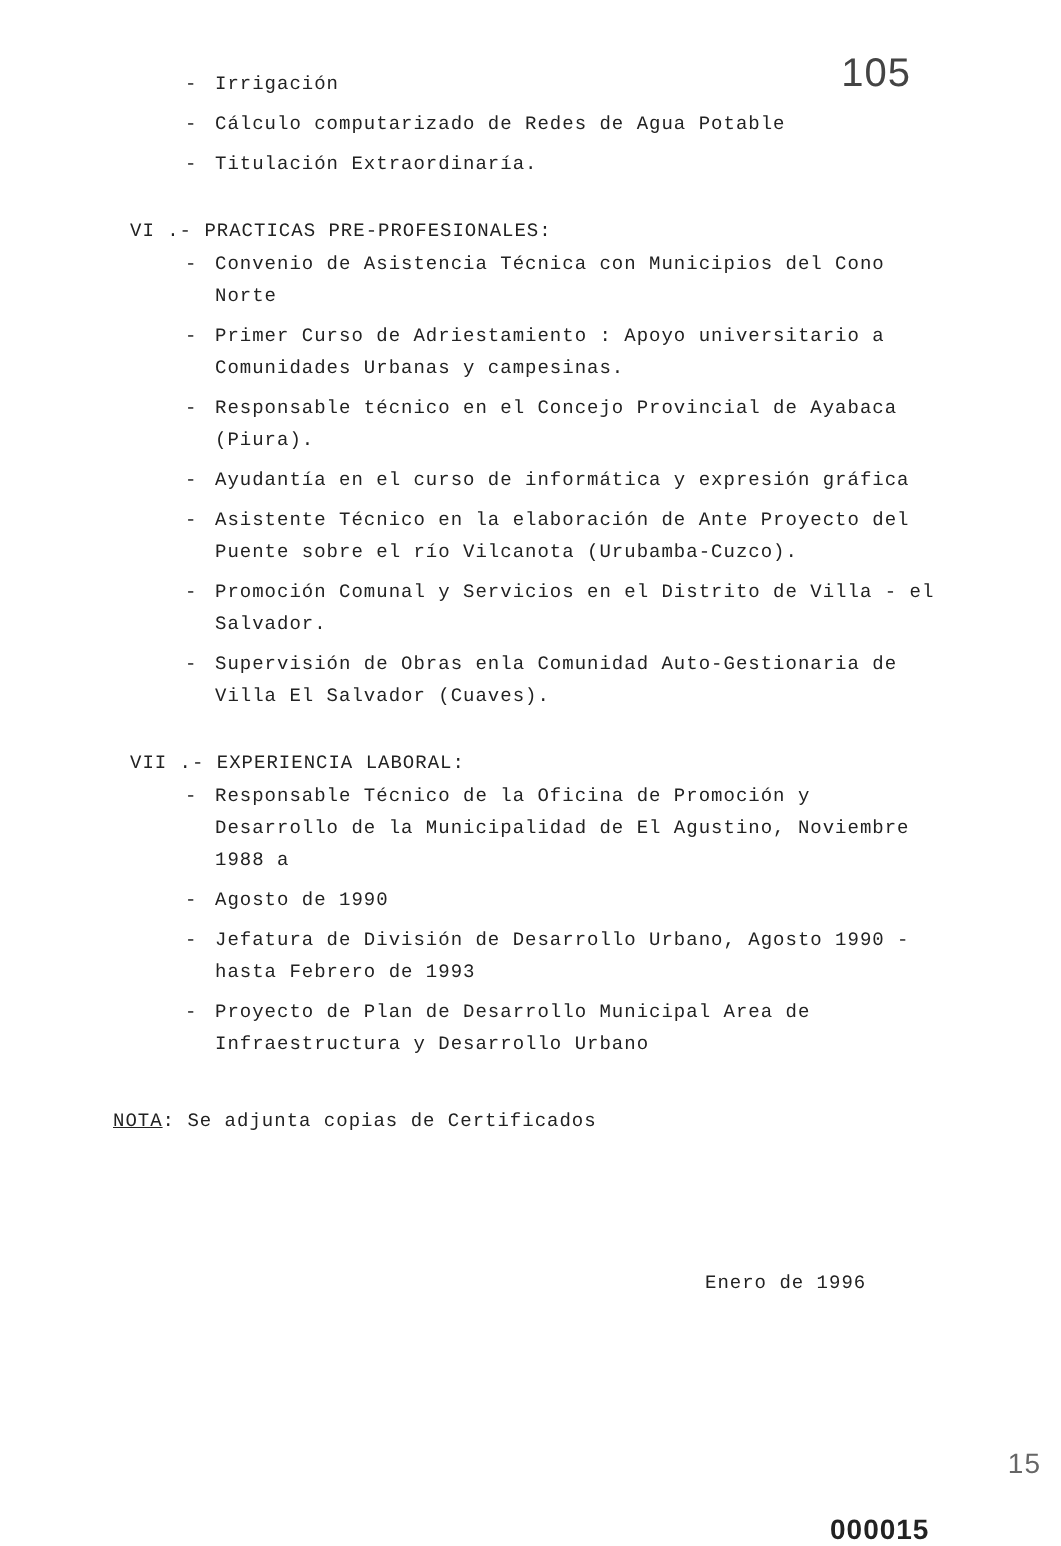105
- Irrigación
- Cálculo computarizado de Redes de Agua Potable
- Titulación Extraordinaría.
VI .- PRACTICAS PRE-PROFESIONALES:
- Convenio de Asistencia Técnica con Municipios del Cono Norte
- Primer Curso de Adriestamiento : Apoyo universitario a Comunidades Urbanas y campesinas.
- Responsable técnico en el Concejo Provincial de Ayabaca (Piura).
- Ayudantía en el curso de informática y expresión gráfica
- Asistente Técnico en la elaboración de Ante Proyecto del Puente sobre el río Vilcanota (Urubamba-Cuzco).
- Promoción Comunal y Servicios en el Distrito de Villa - el Salvador.
- Supervisión de Obras enla Comunidad Auto-Gestionaria de Villa El Salvador (Cuaves).
VII .- EXPERIENCIA LABORAL:
- Responsable Técnico de la Oficina de Promoción y Desarrollo de la Municipalidad de El Agustino, Noviembre 1988 a
- Agosto de 1990
- Jefatura de División de Desarrollo Urbano, Agosto 1990 - hasta Febrero de 1993
- Proyecto de Plan de Desarrollo Municipal Area de Infraestructura y Desarrollo Urbano
NOTA: Se adjunta copias de Certificados
Enero de 1996
000015
15